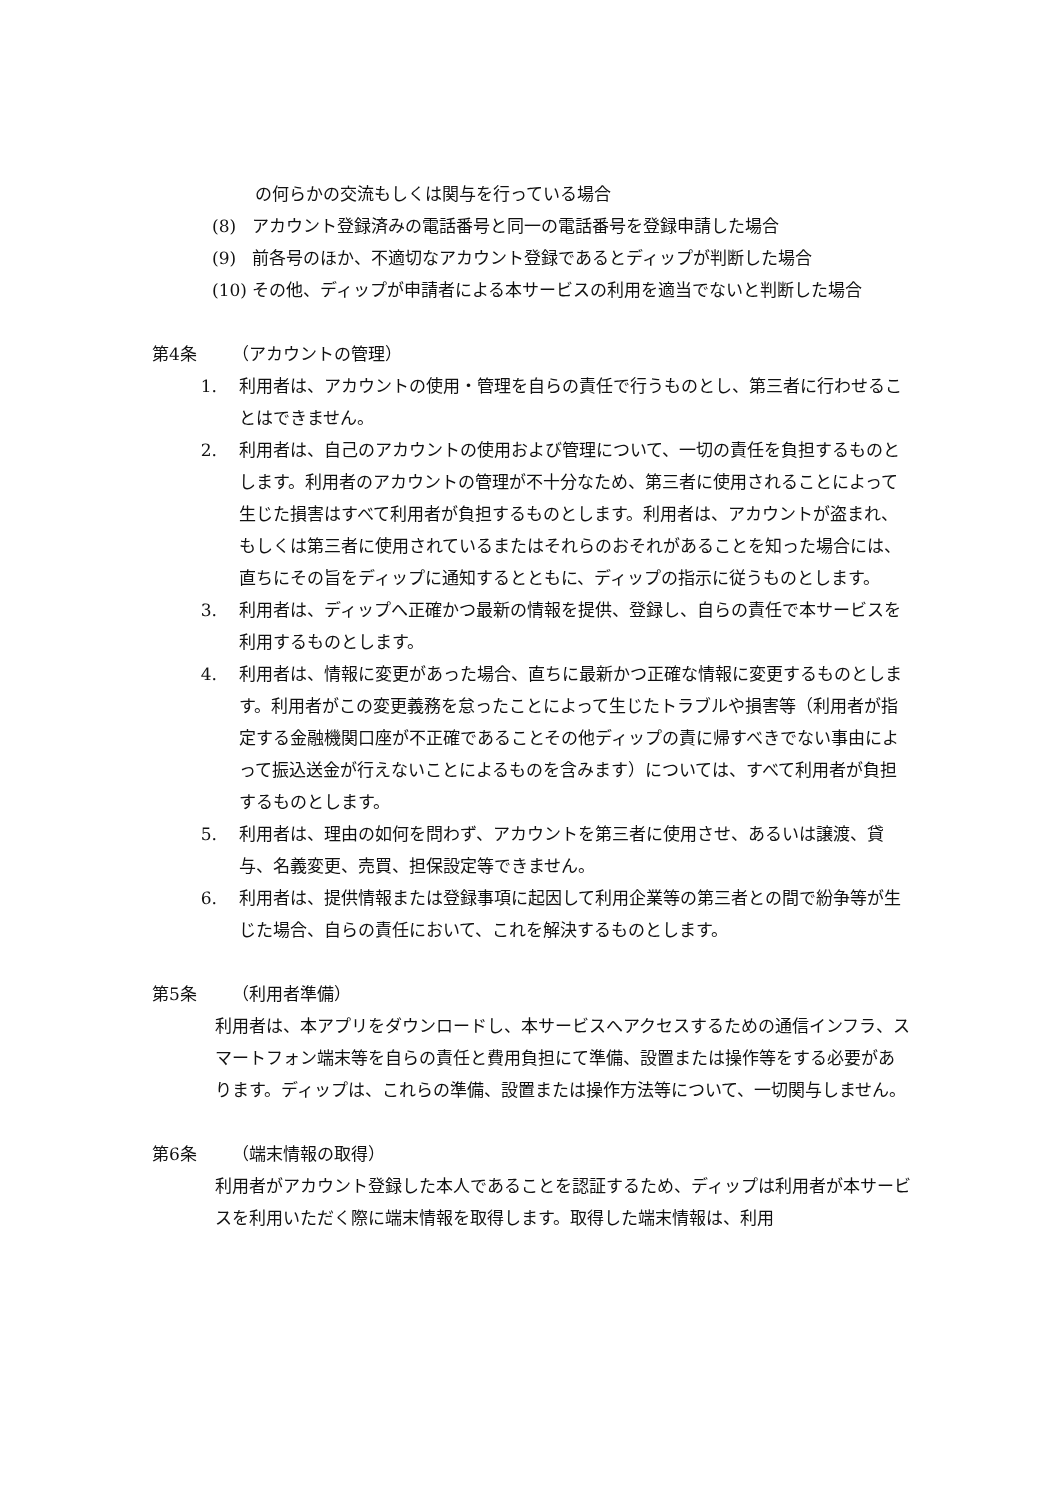の何らかの交流もしくは関与を行っている場合
(8) アカウント登録済みの電話番号と同一の電話番号を登録申請した場合
(9) 前各号のほか、不適切なアカウント登録であるとディップが判断した場合
(10)
その他、ディップが申請者による本サービスの利用を適当でないと判断した場合
第4条 （アカウントの管理）
1. 利用者は、アカウントの使用・管理を自らの責任で行うものとし、第三者に行わせることはできません。
2. 利用者は、自己のアカウントの使用および管理について、一切の責任を負担するものとします。利用者のアカウントの管理が不十分なため、第三者に使用されることによって生じた損害はすべて利用者が負担するものとします。利用者は、アカウントが盗まれ、もしくは第三者に使用されているまたはそれらのおそれがあることを知った場合には、直ちにその旨をディップに通知するとともに、ディップの指示に従うものとします。
3. 利用者は、ディップへ正確かつ最新の情報を提供、登録し、自らの責任で本サービスを利用するものとします。
4. 利用者は、情報に変更があった場合、直ちに最新かつ正確な情報に変更するものとします。利用者がこの変更義務を怠ったことによって生じたトラブルや損害等（利用者が指定する金融機関口座が不正確であることその他ディップの責に帰すべきでない事由によって振込送金が行えないことによるものを含みます）については、すべて利用者が負担するものとします。
5. 利用者は、理由の如何を問わず、アカウントを第三者に使用させ、あるいは譲渡、貸与、名義変更、売買、担保設定等できません。
6. 利用者は、提供情報または登録事項に起因して利用企業等の第三者との間で紛争等が生じた場合、自らの責任において、これを解決するものとします。
第5条 （利用者準備）
利用者は、本アプリをダウンロードし、本サービスへアクセスするための通信インフラ、スマートフォン端末等を自らの責任と費用負担にて準備、設置または操作等をする必要があります。ディップは、これらの準備、設置または操作方法等について、一切関与しません。
第6条 （端末情報の取得）
利用者がアカウント登録した本人であることを認証するため、ディップは利用者が本サービスを利用いただく際に端末情報を取得します。取得した端末情報は、利用